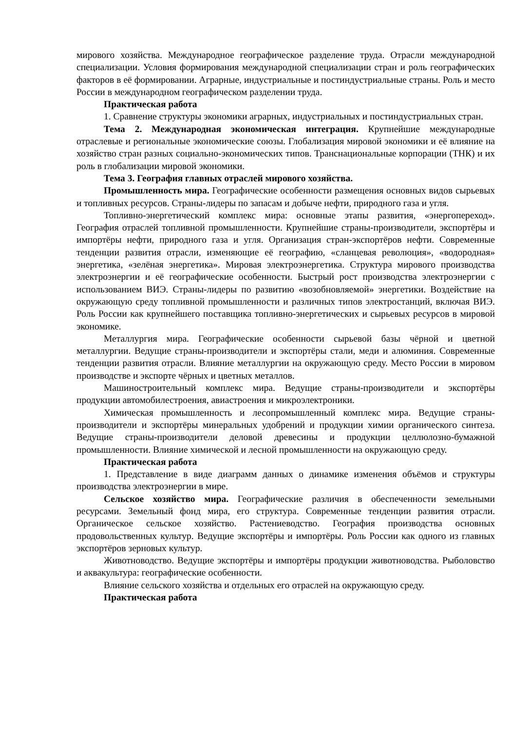мирового хозяйства. Международное географическое разделение труда. Отрасли международной специализации. Условия формирования международной специализации стран и роль географических факторов в её формировании. Аграрные, индустриальные и постиндустриальные страны. Роль и место России в международном географическом разделении труда.
Практическая работа
1. Сравнение структуры экономики аграрных, индустриальных и постиндустриальных стран.
Тема 2. Международная экономическая интеграция. Крупнейшие международные отраслевые и региональные экономические союзы. Глобализация мировой экономики и её влияние на хозяйство стран разных социально-экономических типов. Транснациональные корпорации (ТНК) и их роль в глобализации мировой экономики.
Тема 3. География главных отраслей мирового хозяйства.
Промышленность мира. Географические особенности размещения основных видов сырьевых и топливных ресурсов. Страны-лидеры по запасам и добыче нефти, природного газа и угля.
Топливно-энергетический комплекс мира: основные этапы развития, «энергопереход». География отраслей топливной промышленности. Крупнейшие страны-производители, экспортёры и импортёры нефти, природного газа и угля. Организация стран-экспортёров нефти. Современные тенденции развития отрасли, изменяющие её географию, «сланцевая революция», «водородная» энергетика, «зелёная энергетика». Мировая электроэнергетика. Структура мирового производства электроэнергии и её географические особенности. Быстрый рост производства электроэнергии с использованием ВИЭ. Страны-лидеры по развитию «возобновляемой» энергетики. Воздействие на окружающую среду топливной промышленности и различных типов электростанций, включая ВИЭ. Роль России как крупнейшего поставщика топливно-энергетических и сырьевых ресурсов в мировой экономике.
Металлургия мира. Географические особенности сырьевой базы чёрной и цветной металлургии. Ведущие страны-производители и экспортёры стали, меди и алюминия. Современные тенденции развития отрасли. Влияние металлургии на окружающую среду. Место России в мировом производстве и экспорте чёрных и цветных металлов.
Машиностроительный комплекс мира. Ведущие страны-производители и экспортёры продукции автомобилестроения, авиастроения и микроэлектроники.
Химическая промышленность и лесопромышленный комплекс мира. Ведущие страны-производители и экспортёры минеральных удобрений и продукции химии органического синтеза. Ведущие страны-производители деловой древесины и продукции целлюлозно-бумажной промышленности. Влияние химической и лесной промышленности на окружающую среду.
Практическая работа
1. Представление в виде диаграмм данных о динамике изменения объёмов и структуры производства электроэнергии в мире.
Сельское хозяйство мира. Географические различия в обеспеченности земельными ресурсами. Земельный фонд мира, его структура. Современные тенденции развития отрасли. Органическое сельское хозяйство. Растениеводство. География производства основных продовольственных культур. Ведущие экспортёры и импортёры. Роль России как одного из главных экспортёров зерновых культур.
Животноводство. Ведущие экспортёры и импортёры продукции животноводства. Рыболовство и аквакультура: географические особенности.
Влияние сельского хозяйства и отдельных его отраслей на окружающую среду.
Практическая работа